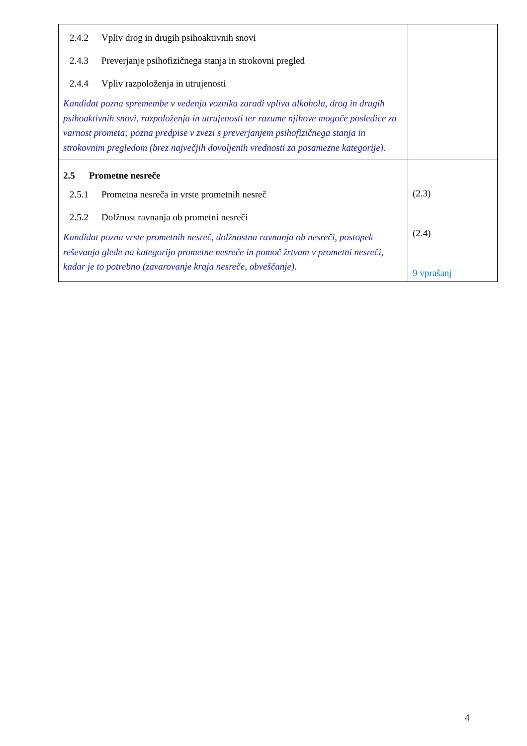| 2.4.2 Vpliv drog in drugih psihoaktivnih snovi 2.4.3 Preverjanje psihofizičnega stanja in strokovni pregled 2.4.4 Vpliv razpoloženja in utrujenosti Kandidat pozna spremembe v vedenju voznika zaradi vpliva alkohola, drog in drugih psihoaktivnih snovi, razpoloženja in utrujenosti ter razume njihove mogoče posledice za varnost prometa; pozna predpise v zvezi s preverjanjem psihofizičnega stanja in strokovnim pregledom (brez največjih dovoljenih vrednosti za posamezne kategorije). | |
| 2.5 Prometne nesreče 2.5.1 Prometna nesreča in vrste prometnih nesreč 2.5.2 Dolžnost ravnanja ob prometni nesreči Kandidat pozna vrste prometnih nesreč, dolžnostna ravnanja ob nesreči, postopek reševanja glede na kategorijo prometne nesreče in pomoč žrtvam v prometni nesreči, kadar je to potrebno (zavarovanje kraja nesreče, obveščanje). | (2.3) (2.4) 9 vprašanj |
4